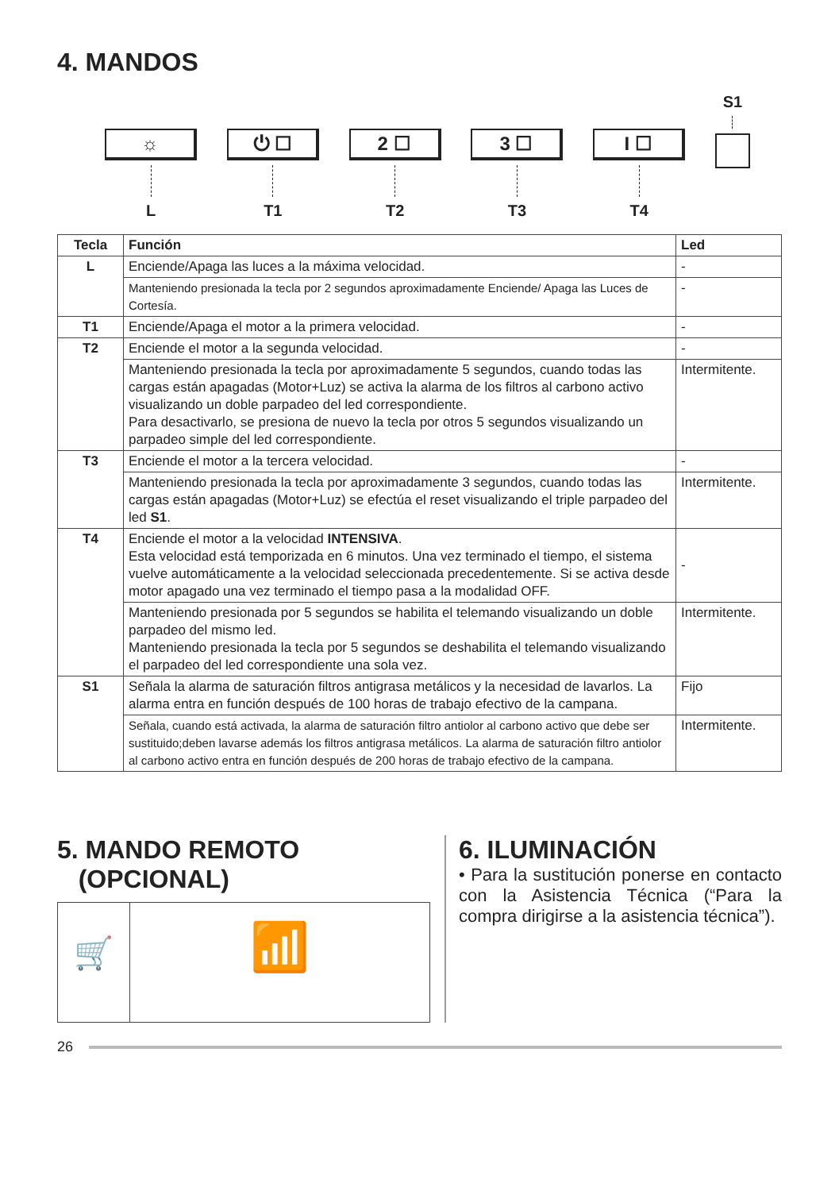4. MANDOS
☼
L
⏻ ☐
T1
2 ☐
T2
3 ☐
T3
I ☐
T4
S1
| Tecla | Función | Led |
| --- | --- | --- |
| L | Enciende/Apaga las luces a la máxima velocidad. | - |
| | Manteniendo presionada la tecla por 2 segundos aproximadamente Enciende/ Apaga las Luces de Cortesía. | - |
| T1 | Enciende/Apaga el motor a la primera velocidad. | - |
| T2 | Enciende el motor a la segunda velocidad. | - |
| | Manteniendo presionada la tecla por aproximadamente 5 segundos, cuando todas las cargas están apagadas (Motor+Luz) se activa la alarma de los filtros al carbono activo visualizando un doble parpadeo del led correspondiente. Para desactivarlo, se presiona de nuevo la tecla por otros 5 segundos visualizando un parpadeo simple del led correspondiente. | Intermitente. |
| T3 | Enciende el motor a la tercera velocidad. | - |
| | Manteniendo presionada la tecla por aproximadamente 3 segundos, cuando todas las cargas están apagadas (Motor+Luz) se efectúa el reset visualizando el triple parpadeo del led S1 . | Intermitente. |
| T4 | Enciende el motor a la velocidad INTENSIVA . Esta velocidad está temporizada en 6 minutos. Una vez terminado el tiempo, el sistema vuelve automáticamente a la velocidad seleccionada precedentemente. Si se activa desde motor apagado una vez terminado el tiempo pasa a la modalidad OFF. | - |
| | Manteniendo presionada por 5 segundos se habilita el telemando visualizando un doble parpadeo del mismo led. Manteniendo presionada la tecla por 5 segundos se deshabilita el telemando visualizando el parpadeo del led correspondiente una sola vez. | Intermitente. |
| S1 | Señala la alarma de saturación filtros antigrasa metálicos y la necesidad de lavarlos. La alarma entra en función después de 100 horas de trabajo efectivo de la campana. | Fijo |
| | Señala, cuando está activada, la alarma de saturación filtro antiolor al carbono activo que debe ser sustituido;deben lavarse además los filtros antigrasa metálicos. La alarma de saturación filtro antiolor al carbono activo entra en función después de 200 horas de trabajo efectivo de la campana. | Intermitente. |
5. MANDO REMOTO
(OPCIONAL)
🛒
📶
6. ILUMINACIÓN
• Para la sustitución ponerse en contacto con la Asistencia Técnica (“Para la compra dirigirse a la asistencia técnica”).
26